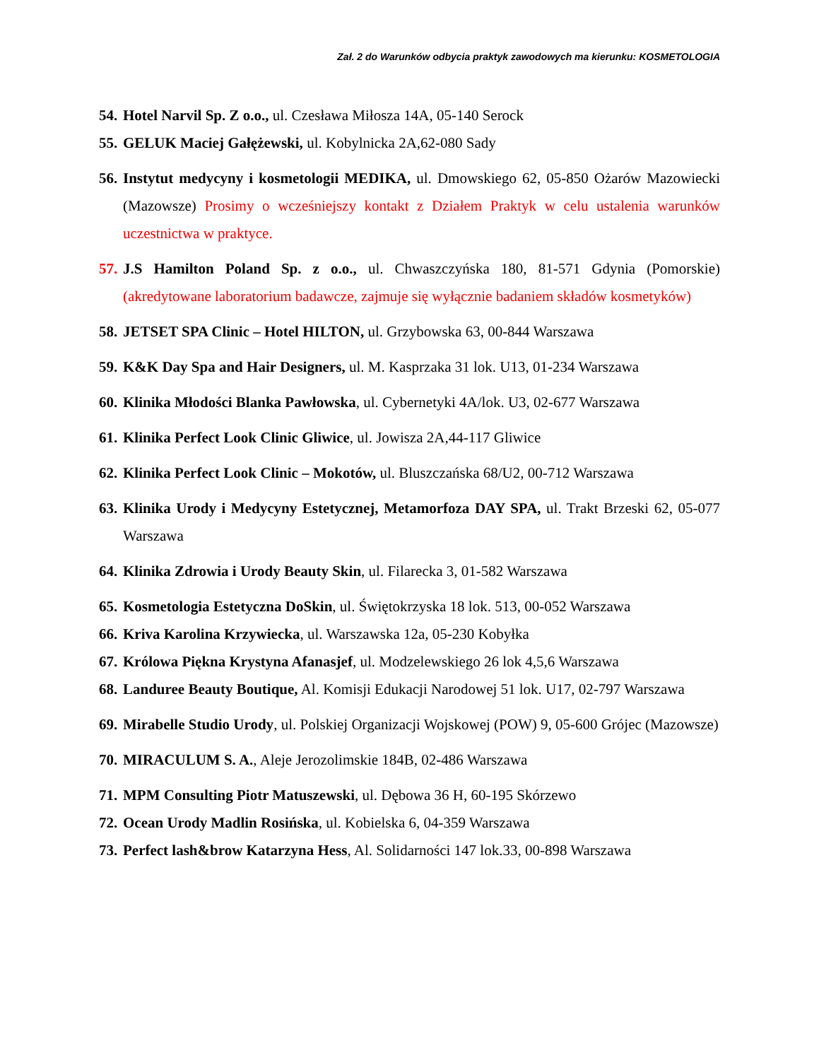Zał. 2 do Warunków odbycia praktyk zawodowych ma kierunku: KOSMETOLOGIA
54. Hotel Narvil Sp. Z o.o., ul. Czesława Miłosza 14A, 05-140 Serock
55. GELUK Maciej Gałężewski, ul. Kobylnicka 2A,62-080 Sady
56. Instytut medycyny i kosmetologii MEDIKA, ul. Dmowskiego 62, 05-850 Ożarów Mazowiecki (Mazowsze) Prosimy o wcześniejszy kontakt z Działem Praktyk w celu ustalenia warunków uczestnictwa w praktyce.
57. J.S Hamilton Poland Sp. z o.o., ul. Chwaszczyńska 180, 81-571 Gdynia (Pomorskie) (akredytowane laboratorium badawcze, zajmuje się wyłącznie badaniem składów kosmetyków)
58. JETSET SPA Clinic – Hotel HILTON, ul. Grzybowska 63, 00-844 Warszawa
59. K&K Day Spa and Hair Designers, ul. M. Kasprzaka 31 lok. U13, 01-234 Warszawa
60. Klinika Młodości Blanka Pawłowska, ul. Cybernetyki 4A/lok. U3, 02-677 Warszawa
61. Klinika Perfect Look Clinic Gliwice, ul. Jowisza 2A,44-117 Gliwice
62. Klinika Perfect Look Clinic – Mokotów, ul. Bluszczańska 68/U2, 00-712 Warszawa
63. Klinika Urody i Medycyny Estetycznej, Metamorfoza DAY SPA, ul. Trakt Brzeski 62, 05-077 Warszawa
64. Klinika Zdrowia i Urody Beauty Skin, ul. Filarecka 3, 01-582 Warszawa
65. Kosmetologia Estetyczna DoSkin, ul. Świętokrzyska 18 lok. 513, 00-052 Warszawa
66. Kriva Karolina Krzywiecka, ul. Warszawska 12a, 05-230 Kobyłka
67. Królowa Piękna Krystyna Afanasjef, ul. Modzelewskiego 26 lok 4,5,6 Warszawa
68. Landuree Beauty Boutique, Al. Komisji Edukacji Narodowej 51 lok. U17, 02-797 Warszawa
69. Mirabelle Studio Urody, ul. Polskiej Organizacji Wojskowej (POW) 9, 05-600 Grójec (Mazowsze)
70. MIRACULUM S. A., Aleje Jerozolimskie 184B, 02-486 Warszawa
71. MPM Consulting Piotr Matuszewski, ul. Dębowa 36 H, 60-195 Skórzewo
72. Ocean Urody Madlin Rosińska, ul. Kobielska 6, 04-359 Warszawa
73. Perfect lash&brow Katarzyna Hess, Al. Solidarności 147 lok.33, 00-898 Warszawa